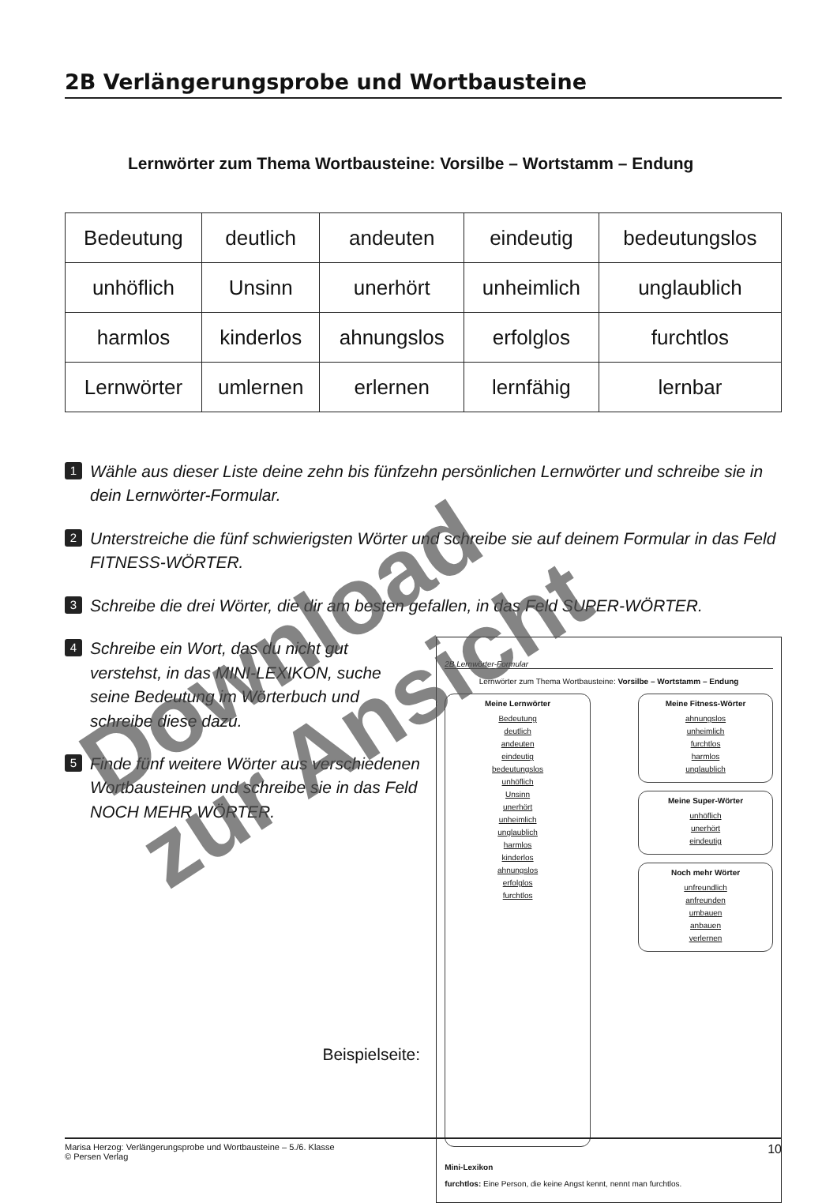2B Verlängerungsprobe und Wortbausteine
Lernwörter zum Thema Wortbausteine: Vorsilbe – Wortstamm – Endung
| Bedeutung | deutlich | andeuten | eindeutig | bedeutungslos |
| unhöflich | Unsinn | unerhört | unheimlich | unglaublich |
| harmlos | kinderlos | ahnungslos | erfolglos | furchtlos |
| Lernwörter | umlernen | erlernen | lernfähig | lernbar |
1 Wähle aus dieser Liste deine zehn bis fünfzehn persönlichen Lernwörter und schreibe sie in dein Lernwörter-Formular.
2 Unterstreiche die fünf schwierigsten Wörter und schreibe sie auf deinem Formular in das Feld FITNESS-WÖRTER.
3 Schreibe die drei Wörter, die dir am besten gefallen, in das Feld SUPER-WÖRTER.
4 Schreibe ein Wort, das du nicht gut verstehst, in das MINI-LEXIKON, suche seine Bedeutung im Wörterbuch und schreibe diese dazu.
5 Finde fünf weitere Wörter aus verschiedenen Wortbausteinen und schreibe sie in das Feld NOCH MEHR WÖRTER.
Beispielseite:
2B Lernwörter-Formular
Lernwörter zum Thema Wortbausteine: Vorsilbe – Wortstamm – Endung
Meine Lernwörter
Bedeutung
deutlich
andeuten
eindeutig
bedeutungslos
unhöflich
Unsinn
unerhört
unheimlich
unglaublich
harmlos
kinderlos
ahnungslos
erfolglos
furchtlos
Meine Fitness-Wörter
ahnungslos
unheimlich
furchtlos
harmlos
unglaublich
Meine Super-Wörter
unhöflich
unerhört
eindeutig
Noch mehr Wörter
unfreundlich
anfreunden
umbauen
anbauen
verlernen
Mini-Lexikon
furchtlos: Eine Person, die keine Angst kennt, nennt man furchtlos.
Marisa Herzog: Verlängerungsprobe und Wortbausteine – 5./6. Klasse
© Persen Verlag 10
Download
zur Ansicht